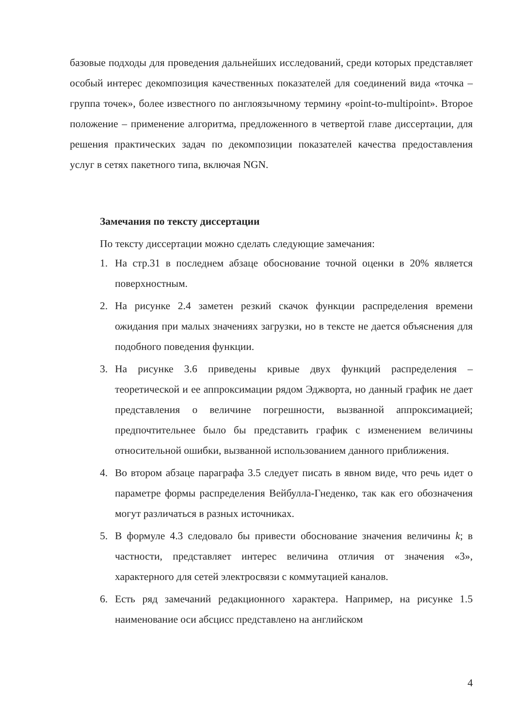базовые подходы для проведения дальнейших исследований, среди которых представляет особый интерес декомпозиция качественных показателей для соединений вида «точка – группа точек», более известного по англоязычному термину «point-to-multipoint». Второе положение – применение алгоритма, предложенного в четвертой главе диссертации, для решения практических задач по декомпозиции показателей качества предоставления услуг в сетях пакетного типа, включая NGN.
Замечания по тексту диссертации
По тексту диссертации можно сделать следующие замечания:
1.
На стр.31 в последнем абзаце обоснование точной оценки в 20% является поверхностным.
2.
На рисунке 2.4 заметен резкий скачок функции распределения времени ожидания при малых значениях загрузки, но в тексте не дается объяснения для подобного поведения функции.
3.
На рисунке 3.6 приведены кривые двух функций распределения – теоретической и ее аппроксимации рядом Эджворта, но данный график не дает представления о величине погрешности, вызванной аппроксимацией; предпочтительнее было бы представить график с изменением величины относительной ошибки, вызванной использованием данного приближения.
4.
Во втором абзаце параграфа 3.5 следует писать в явном виде, что речь идет о параметре формы распределения Вейбулла-Гнеденко, так как его обозначения могут различаться в разных источниках.
5.
В формуле 4.3 следовало бы привести обоснование значения величины k; в частности, представляет интерес величина отличия от значения «3», характерного для сетей электросвязи с коммутацией каналов.
6.
Есть ряд замечаний редакционного характера. Например, на рисунке 1.5 наименование оси абсцисс представлено на английском
4